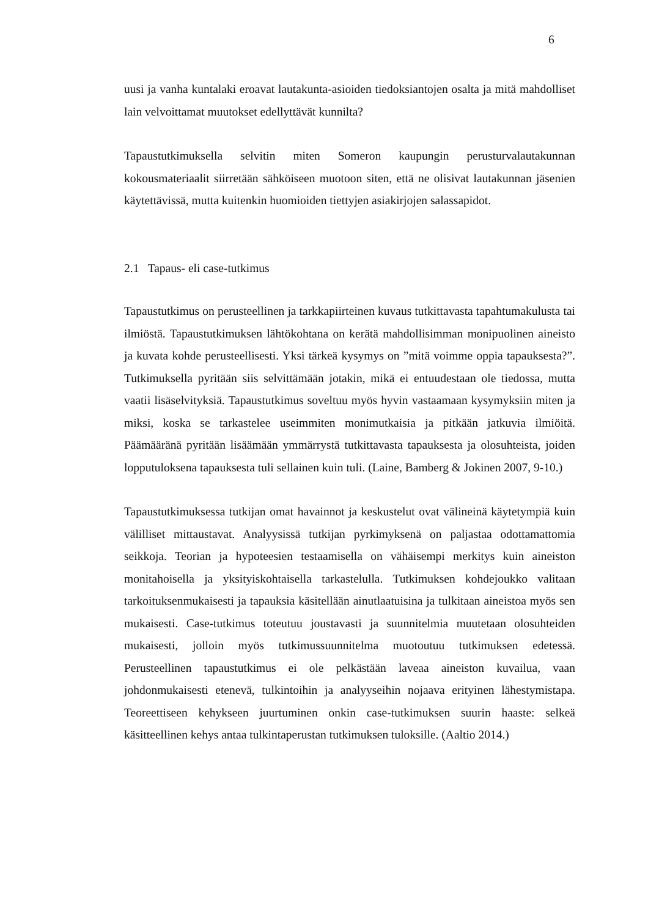6
uusi ja vanha kuntalaki eroavat lautakunta-asioiden tiedoksiantojen osalta ja mitä mahdolliset lain velvoittamat muutokset edellyttävät kunnilta?
Tapaustutkimuksella selvitin miten Someron kaupungin perusturvalautakunnan kokousmateriaalit siirretään sähköiseen muotoon siten, että ne olisivat lautakunnan jäsenien käytettävissä, mutta kuitenkin huomioiden tiettyjen asiakirjojen salassapidot.
2.1 Tapaus- eli case-tutkimus
Tapaustutkimus on perusteellinen ja tarkkapiirteinen kuvaus tutkittavasta tapahtumakulusta tai ilmiöstä. Tapaustutkimuksen lähtökohtana on kerätä mahdollisimman monipuolinen aineisto ja kuvata kohde perusteellisesti. Yksi tärkeä kysymys on ”mitä voimme oppia tapauksesta?”. Tutkimuksella pyritään siis selvittämään jotakin, mikä ei entuudestaan ole tiedossa, mutta vaatii lisäselvityksiä. Tapaustutkimus soveltuu myös hyvin vastaamaan kysymyksiin miten ja miksi, koska se tarkastelee useimmiten monimutkaisia ja pitkään jatkuvia ilmiöitä. Päämääränä pyritään lisäämään ymmärrystä tutkittavasta tapauksesta ja olosuhteista, joiden lopputuloksena tapauksesta tuli sellainen kuin tuli. (Laine, Bamberg & Jokinen 2007, 9-10.)
Tapaustutkimuksessa tutkijan omat havainnot ja keskustelut ovat välineinä käytetympiä kuin välilliset mittaustavat. Analyysissä tutkijan pyrkimyksenä on paljastaa odottamattomia seikkoja. Teorian ja hypoteesien testaamisella on vähäisempi merkitys kuin aineiston monitahoisella ja yksityiskohtaisella tarkastelulla. Tutkimuksen kohdejoukko valitaan tarkoituksenmukaisesti ja tapauksia käsitellään ainutlaatuisina ja tulkitaan aineistoa myös sen mukaisesti. Case-tutkimus toteutuu joustavasti ja suunnitelmia muutetaan olosuhteiden mukaisesti, jolloin myös tutkimussuunnitelma muotoutuu tutkimuksen edetessä. Perusteellinen tapaustutkimus ei ole pelkästään laveaa aineiston kuvailua, vaan johdonmukaisesti etenevä, tulkintoihin ja analyyseihin nojaava erityinen lähestymistapa. Teoreettiseen kehykseen juurtuminen onkin case-tutkimuksen suurin haaste: selkeä käsitteellinen kehys antaa tulkintaperustan tutkimuksen tuloksille. (Aaltio 2014.)